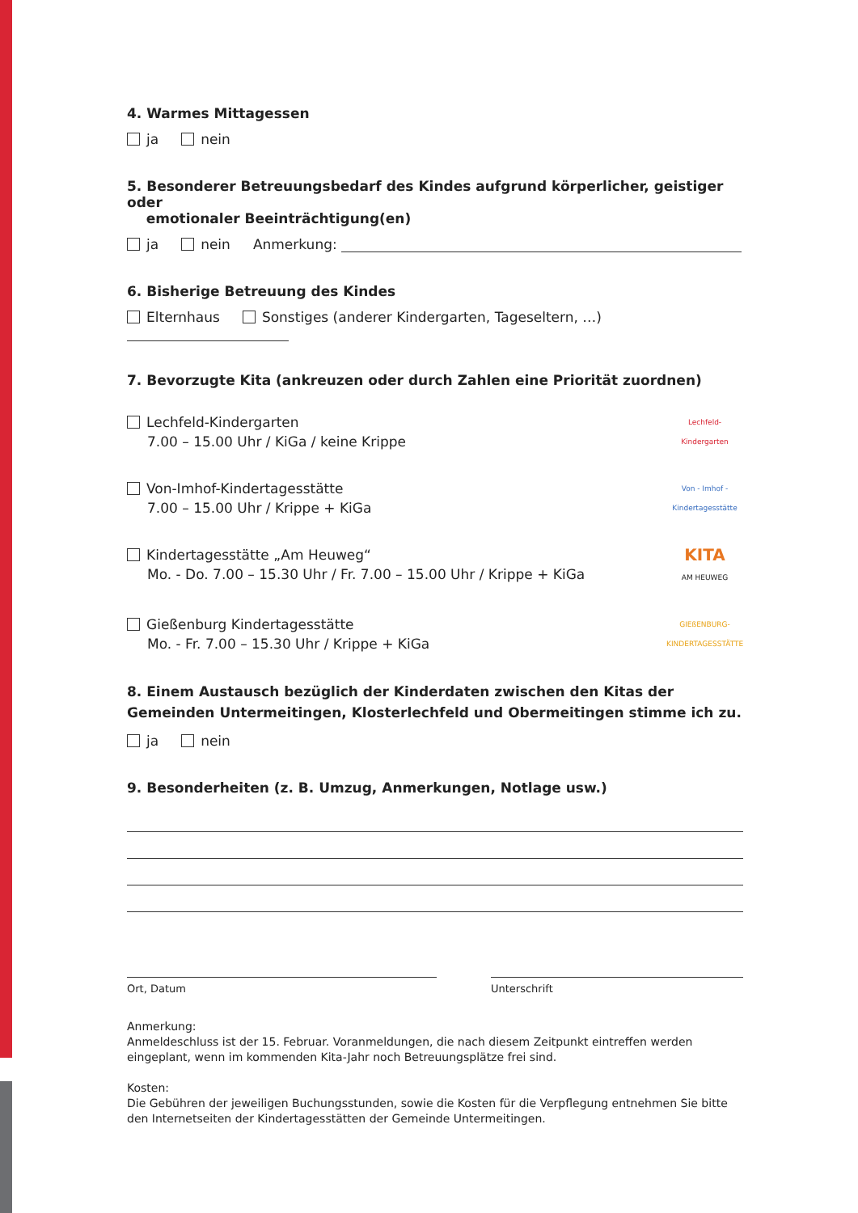4. Warmes Mittagessen
ja nein
5. Besonderer Betreuungsbedarf des Kindes aufgrund körperlicher, geistiger oder
emotionaler Beeinträchtigung(en)
ja nein Anmerkung:
6. Bisherige Betreuung des Kindes
Elternhaus Sonstiges (anderer Kindergarten, Tageseltern, …)
7. Bevorzugte Kita (ankreuzen oder durch Zahlen eine Priorität zuordnen)
Lechfeld-Kindergarten
7.00 – 15.00 Uhr / KiGa / keine Krippe
Lechfeld-Kindergarten
Von-Imhof-Kindertagesstätte
7.00 – 15.00 Uhr / Krippe + KiGa
Von - Imhof - Kindertagesstätte
Kindertagesstätte „Am Heuweg“
Mo. - Do. 7.00 – 15.30 Uhr / Fr. 7.00 – 15.00 Uhr / Krippe + KiGa
KITA
AM HEUWEG
Gießenburg Kindertagesstätte
Mo. - Fr. 7.00 – 15.30 Uhr / Krippe + KiGa
GIEßENBURG-
KINDERTAGESSTÄTTE
8. Einem Austausch bezüglich der Kinderdaten zwischen den Kitas der Gemeinden Untermeitingen, Klosterlechfeld und Obermeitingen stimme ich zu.
ja nein
9. Besonderheiten (z. B. Umzug, Anmerkungen, Notlage usw.)
Ort, Datum Unterschrift
Anmerkung:
Anmeldeschluss ist der 15. Februar. Voranmeldungen, die nach diesem Zeitpunkt eintreffen werden eingeplant, wenn im kommenden Kita-Jahr noch Betreuungsplätze frei sind.
Kosten:
Die Gebühren der jeweiligen Buchungsstunden, sowie die Kosten für die Verpflegung entnehmen Sie bitte den Internetseiten der Kindertagesstätten der Gemeinde Untermeitingen.